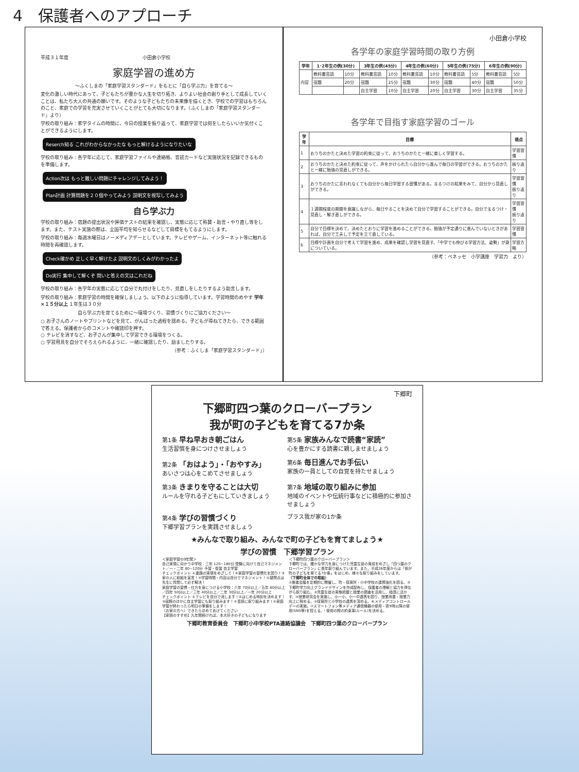4　保護者へのアプローチ
平成３１年度　　　　　　　　　　　　　　　　小田倉小学校
家庭学習の進め方
～ふくしまの「家庭学習スタンダード」をもとに「自ら学ぶ力」を育てる～
変化の激しい時代にあって、子どもたちが豊かな人生を切り拓き、よりよい社会の創り手として成長していくことは、私たち大人の共通の願いです。そのような子どもたちの未来像を描くとき、学校での学習はもちろんのこと、家庭での学習を充実させていくことがとても大切になります。（ふくしまの「家庭学習スタンダード」より）
学校の取り組み：家学タイムの時間に、今日の授業を振り返って、家庭学習では何をしたらいいか気付くことができるようにします。
Reserch知る これがわからなかったな もっと解けるようになりたいな
学校の取り組み：各学年に応じて、家庭学習ファイルや連絡帳、音読カードなど実施状況を記録できるものを準備します。
Action次は もっと難しい問題にチャレンジしてみよう！ Plan計画 計算問題を２０個やってみよう 説明文を視写してみよう
自ら学ぶ力
学校の取り組み：宿題の提出状況や評価テストの結果を確認し、実態に応じて称賛・助言・やり直し等をします。また、テスト実施の際は、全国平均を知らせるなどして目標をもてるようにします。
学校の取り組み：毎週水曜日はノーメディアデーとしています。テレビやゲーム、インターネット等に触れる時間を再確認します。
Check確かめ 正しく早く解けたよ 説明文のしくみがわかったよ Do実行 集中して解くぞ 問いと答えの文はこれだね
学校の取り組み：各学年の実態に応じて自分で丸付けをしたり、見直しをしたりするよう助言します。
学校の取り組み：家庭学習の時間を確保しましょう。以下のように指導しています。学習時間のめやす 学年×１５分以上 １年生は３０分
自ら学ぶ力を育てるために～環境づくり、習慣づくりにご協力ください～
○ お子さんのノートやプリントなどを見て、がんばった過程を認める。子どもが尋ねてきたら、できる範囲で答える。保護者からのコメントや確認印を押す。
○ テレビを消すなど、お子さんが集中して学習できる環境をつくる。
○ 学習用具を自分でそろえられるように、一緒に確認したり、励ましたりする。
（参考：ふくしま「家庭学習スタンダード」）
小田倉小学校
各学年の家庭学習時間の取り方例
| 学年 | 1･2年生の例(30分) | | 3年生の例(45分) | | 4年生の例(60分) | | 5年生の例(75分) | | 6年生の例(90分) | |
| --- | --- | --- | --- | --- | --- | --- | --- | --- | --- | --- |
| 内容 | 教科書音読 | 10分 | 教科書音読 | 10分 | 教科書音読 | 10分 | 教科書音読 | 5分 | 教科書音読 | 5分 |
| | 宿題 | 20分 | 宿題 | 25分 | 宿題 | 30分 | 宿題 | 40分 | 宿題 | 50分 |
| | | | 自主学習 | 10分 | 自主学習 | 20分 | 自主学習 | 30分 | 自主学習 | 35分 |
各学年で目指す家庭学習のゴール
| 学年 | 目標 | 視点 |
| --- | --- | --- |
| 1 | おうちのかたと決めた学習の約束に従って、おうちのかたと一緒に楽しく学習する。 | 学習習慣 |
| 2 | おうちのかたと決めた約束に従って、声をかけられたら自分から進んで毎日の学習ができる。おうちのかたと一緒に勉強の見直しができる。 | 振り返り |
| 3 | おうちのかたに言われなくても自分から毎日学習する習慣がある。まるつけの結果をみて、自分から見直しができる。 | 学習習慣 振り返り |
| 4 | １週間程度の期間を意識しながら、毎日やることを決めて自分で学習することができる。自分でまるつけ・見直し・解き直しができる。 | 学習習慣 振り返り |
| 5 | 自分で目標を決めて、決めたとおりに学習を進めることができる。勉強が予定通りに進んでいないときがあれば、自分で工夫して予定を立て直している。 | 学習習慣 |
| 6 | 目標や計画を自分で考えて学習を進め、成果を確認し学習を見直す、「中学でも伸びる学習方法、姿勢」が身についている。 | 学習方略 |
（参考：ベネッセ　小学講座　学習力　より）
下郷町
下郷町四つ葉のクローバープラン
我が町の子どもを育てる7か条
第1条 早ね早おき朝ごはん
生活習慣を身につけさせましょう
第5条 家族みんなで読書“家読”
心を豊かにする読書に親しませましょう
第2条 「おはよう」・「おやすみ」
あいさつは心をこめてさせましょう
第6条 毎日進んでお手伝い
家族の一員としての自覚を持たせましょう
第3条 きまりを守ることは大切
ルールを守れる子どもにしていきましょう
第7条 地域の取り組みに参加
地域のイベントや伝統行事などに積極的に参加させましょう
第4条 学びの習慣づくり
下郷学習プランを実践させましょう
プラス我が家の1か条
★みんなで取り組み、みんなで町の子どもを育てましょう★
学びの習慣　下郷学習プラン
＜家庭学習の9年間＞
自己実現に向かう中学校：三年 120~180分 受験に向けて自己マネジメント／一・二年 80~120分 予習・復習 自主学習
チェックポイント ①進路の実現をめざして！②家庭学習の習慣化を図り！③家の人に取組を宣言！④学習時間・内容は自分でマネジメント！⑤疑問点は先生に質問して必ず解決！
家庭学習の習慣・仕方を身につける小学校：六年 70分以上／五年 60分以上／四年 50分以上／三年 40分以上／二年 30分以上／一年 20分以上
チェックポイント ①テレビを自分で消します！②はじめる時刻を決めます！③宿題のほかに自主学習にも取り組みます！④音読に取り組みます！⑤家庭学習が終わったら明日の準備をします！
〈お家の方へ〉できたらほめてあげてください
【家読のすすめ】九年間続ければ、本大好きの子どもになります
＜下郷町四つ葉のクローバープラン＞
下郷町では、確かな学力を身につけた児童生徒の育成をめざし「四つ葉のクローバープラン」に長年取り組んでいます。また、平成26年度からは「我が町の子どもを育てる7か条」をはじめ、様々な取り組みをしています。
〈下郷町全体での取組〉
①推進会議を定期的に開催し、町・保育所・小中学校の連携強化を図る。②下郷町学力向上グランドデザインを作成配布し、保護者の理解と協力を得ながら取り組む。③児童生徒の実態把握と授業の調査を活用し、指導に活かす。④授業研究会を実施し、小一小、小一中連携を図り、授業改善・授業力向上に努める。⑤保育所と小学校の連携を深める。⑥メディアコントロールデーの実施。⑦スマートフォン等メディア通信機器の使用・夜9時以降の使用(SNS等)を控える。・使用の際の約束事(ルール)を決める。
下郷町教育委員会　下郷町小中学校PTA連絡協議会　下郷町四つ葉のクローバープラン